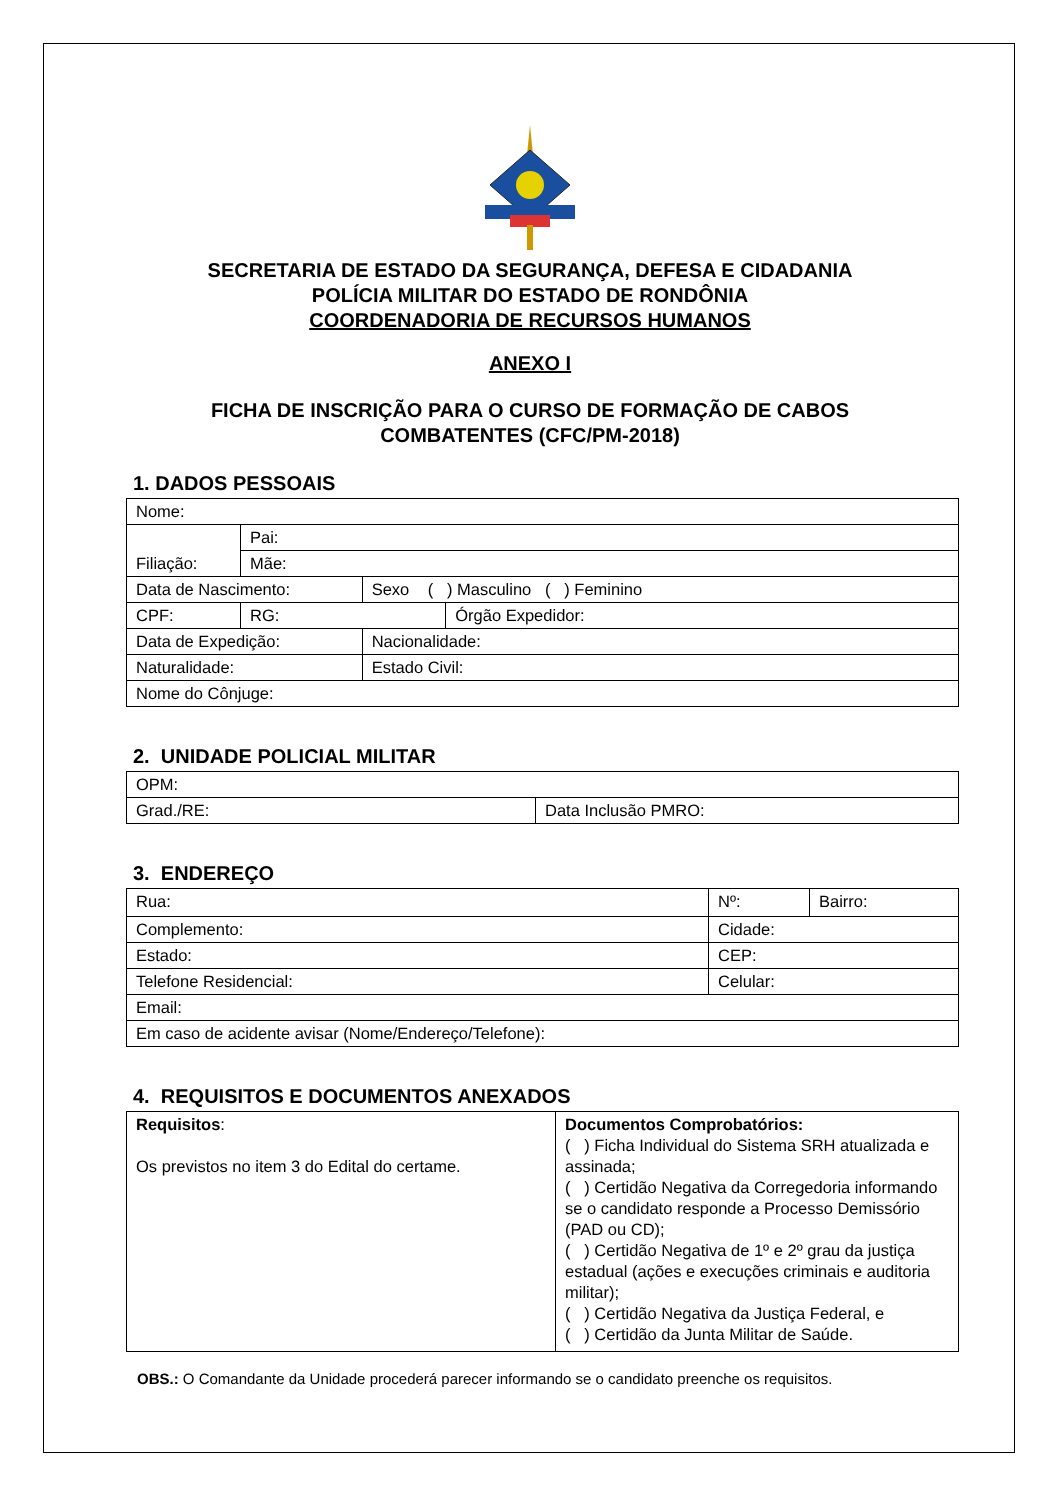SECRETARIA DE ESTADO DA SEGURANÇA, DEFESA E CIDADANIA
POLÍCIA MILITAR DO ESTADO DE RONDÔNIA
COORDENADORIA DE RECURSOS HUMANOS
ANEXO I
FICHA DE INSCRIÇÃO PARA O CURSO DE FORMAÇÃO DE CABOS
COMBATENTES (CFC/PM-2018)
1. DADOS PESSOAIS
| Nome: | | | | |
| Filiação: | Pai: | | | |
| | Mãe: | | | |
| Data de Nascimento: | | | Sexo ( ) Masculino ( ) Feminino | |
| CPF: | | RG: | | Órgão Expedidor: |
| Data de Expedição: | | | Nacionalidade: | |
| Naturalidade: | | | Estado Civil: | |
| Nome do Cônjuge: | | | | |
2. UNIDADE POLICIAL MILITAR
| OPM: | |
| Grad./RE: | Data Inclusão PMRO: |
3. ENDEREÇO
| Rua: | Nº: | Bairro: |
| Complemento: | Cidade: | |
| Estado: | CEP: | |
| Telefone Residencial: | Celular: | |
| Email: | | |
| Em caso de acidente avisar (Nome/Endereço/Telefone): | | |
4. REQUISITOS E DOCUMENTOS ANEXADOS
| Requisitos : Os previstos no item 3 do Edital do certame. | Documentos Comprobatórios: ( ) Ficha Individual do Sistema SRH atualizada e assinada; ( ) Certidão Negativa da Corregedoria informando se o candidato responde a Processo Demissório (PAD ou CD); ( ) Certidão Negativa de 1º e 2º grau da justiça estadual (ações e execuções criminais e auditoria militar); ( ) Certidão Negativa da Justiça Federal, e ( ) Certidão da Junta Militar de Saúde. |
OBS.: O Comandante da Unidade procederá parecer informando se o candidato preenche os requisitos.